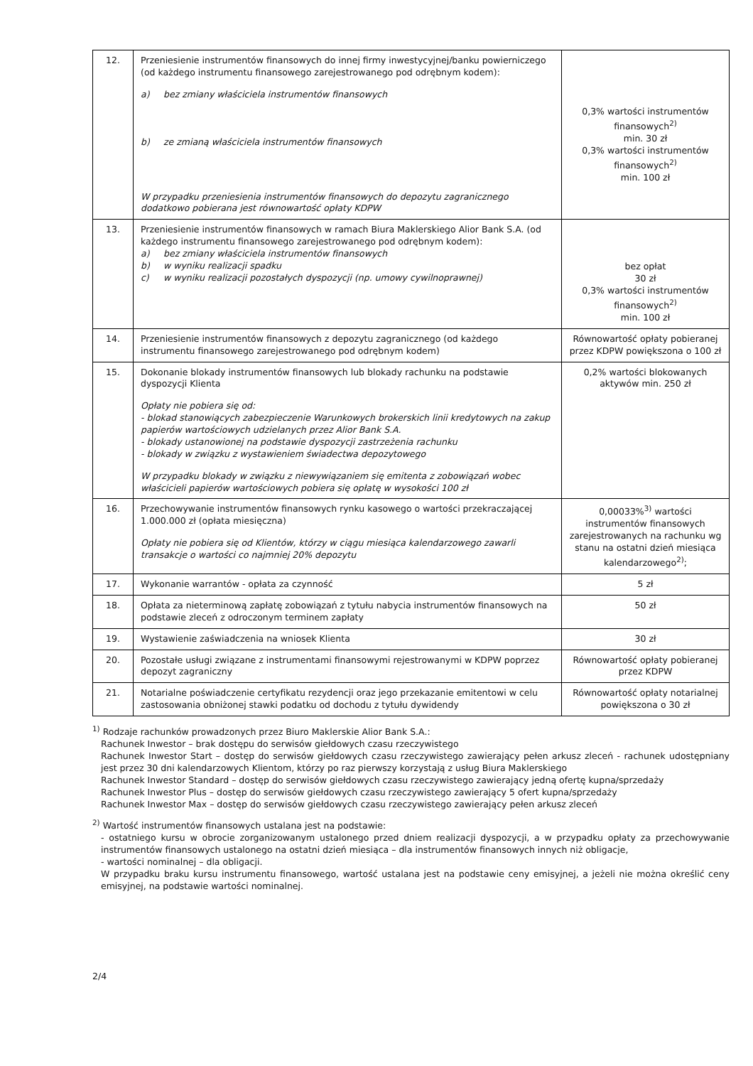| 12. | Przeniesienie instrumentów finansowych do innej firmy inwestycyjnej/banku powierniczego (od każdego instrumentu finansowego zarejestrowanego pod odrębnym kodem): a) bez zmiany właściciela instrumentów finansowych b) ze zmianą właściciela instrumentów finansowych W przypadku przeniesienia instrumentów finansowych do depozytu zagranicznego dodatkowo pobierana jest równowartość opłaty KDPW | 0,3% wartości instrumentów finansowych<sup>2)</sup> min. 30 zł 0,3% wartości instrumentów finansowych<sup>2)</sup> min. 100 zł |
| 13. | Przeniesienie instrumentów finansowych w ramach Biura Maklerskiego Alior Bank S.A. (od każdego instrumentu finansowego zarejestrowanego pod odrębnym kodem): a) bez zmiany właściciela instrumentów finansowych b) w wyniku realizacji spadku c) w wyniku realizacji pozostałych dyspozycji (np. umowy cywilnoprawnej) | bez opłat 30 zł 0,3% wartości instrumentów finansowych<sup>2)</sup> min. 100 zł |
| 14. | Przeniesienie instrumentów finansowych z depozytu zagranicznego (od każdego instrumentu finansowego zarejestrowanego pod odrębnym kodem) | Równowartość opłaty pobieranej przez KDPW powiększona o 100 zł |
| 15. | Dokonanie blokady instrumentów finansowych lub blokady rachunku na podstawie dyspozycji Klienta Opłaty nie pobiera się od: - blokad stanowiących zabezpieczenie Warunkowych brokerskich linii kredytowych na zakup papierów wartościowych udzielanych przez Alior Bank S.A. - blokady ustanowionej na podstawie dyspozycji zastrzeżenia rachunku - blokady w związku z wystawieniem świadectwa depozytowego W przypadku blokady w związku z niewywiązaniem się emitenta z zobowiązań wobec właścicieli papierów wartościowych pobiera się opłatę w wysokości 100 zł | 0,2% wartości blokowanych aktywów min. 250 zł |
| 16. | Przechowywanie instrumentów finansowych rynku kasowego o wartości przekraczającej 1.000.000 zł (opłata miesięczna) Opłaty nie pobiera się od Klientów, którzy w ciągu miesiąca kalendarzowego zawarli transakcje o wartości co najmniej 20% depozytu | 0,00033%<sup>3)</sup> wartości instrumentów finansowych zarejestrowanych na rachunku wg stanu na ostatni dzień miesiąca kalendarzowego<sup>2)</sup>; |
| 17. | Wykonanie warrantów - opłata za czynność | 5 zł |
| 18. | Opłata za nieterminową zapłatę zobowiązań z tytułu nabycia instrumentów finansowych na podstawie zleceń z odroczonym terminem zapłaty | 50 zł |
| 19. | Wystawienie zaświadczenia na wniosek Klienta | 30 zł |
| 20. | Pozostałe usługi związane z instrumentami finansowymi rejestrowanymi w KDPW poprzez depozyt zagraniczny | Równowartość opłaty pobieranej przez KDPW |
| 21. | Notarialne poświadczenie certyfikatu rezydencji oraz jego przekazanie emitentowi w celu zastosowania obniżonej stawki podatku od dochodu z tytułu dywidendy | Równowartość opłaty notarialnej powiększona o 30 zł |
<sup>1)</sup> Rodzaje rachunków prowadzonych przez Biuro Maklerskie Alior Bank S.A.:
Rachunek Inwestor – brak dostępu do serwisów giełdowych czasu rzeczywistego
Rachunek Inwestor Start – dostęp do serwisów giełdowych czasu rzeczywistego zawierający pełen arkusz zleceń - rachunek udostępniany jest przez 30 dni kalendarzowych Klientom, którzy po raz pierwszy korzystają z usług Biura Maklerskiego
Rachunek Inwestor Standard – dostęp do serwisów giełdowych czasu rzeczywistego zawierający jedną ofertę kupna/sprzedaży
Rachunek Inwestor Plus – dostęp do serwisów giełdowych czasu rzeczywistego zawierający 5 ofert kupna/sprzedaży
Rachunek Inwestor Max – dostęp do serwisów giełdowych czasu rzeczywistego zawierający pełen arkusz zleceń
<sup>2)</sup> Wartość instrumentów finansowych ustalana jest na podstawie:
- ostatniego kursu w obrocie zorganizowanym ustalonego przed dniem realizacji dyspozycji, a w przypadku opłaty za przechowywanie instrumentów finansowych ustalonego na ostatni dzień miesiąca – dla instrumentów finansowych innych niż obligacje,
- wartości nominalnej – dla obligacji.
W przypadku braku kursu instrumentu finansowego, wartość ustalana jest na podstawie ceny emisyjnej, a jeżeli nie można określić ceny emisyjnej, na podstawie wartości nominalnej.
2/4